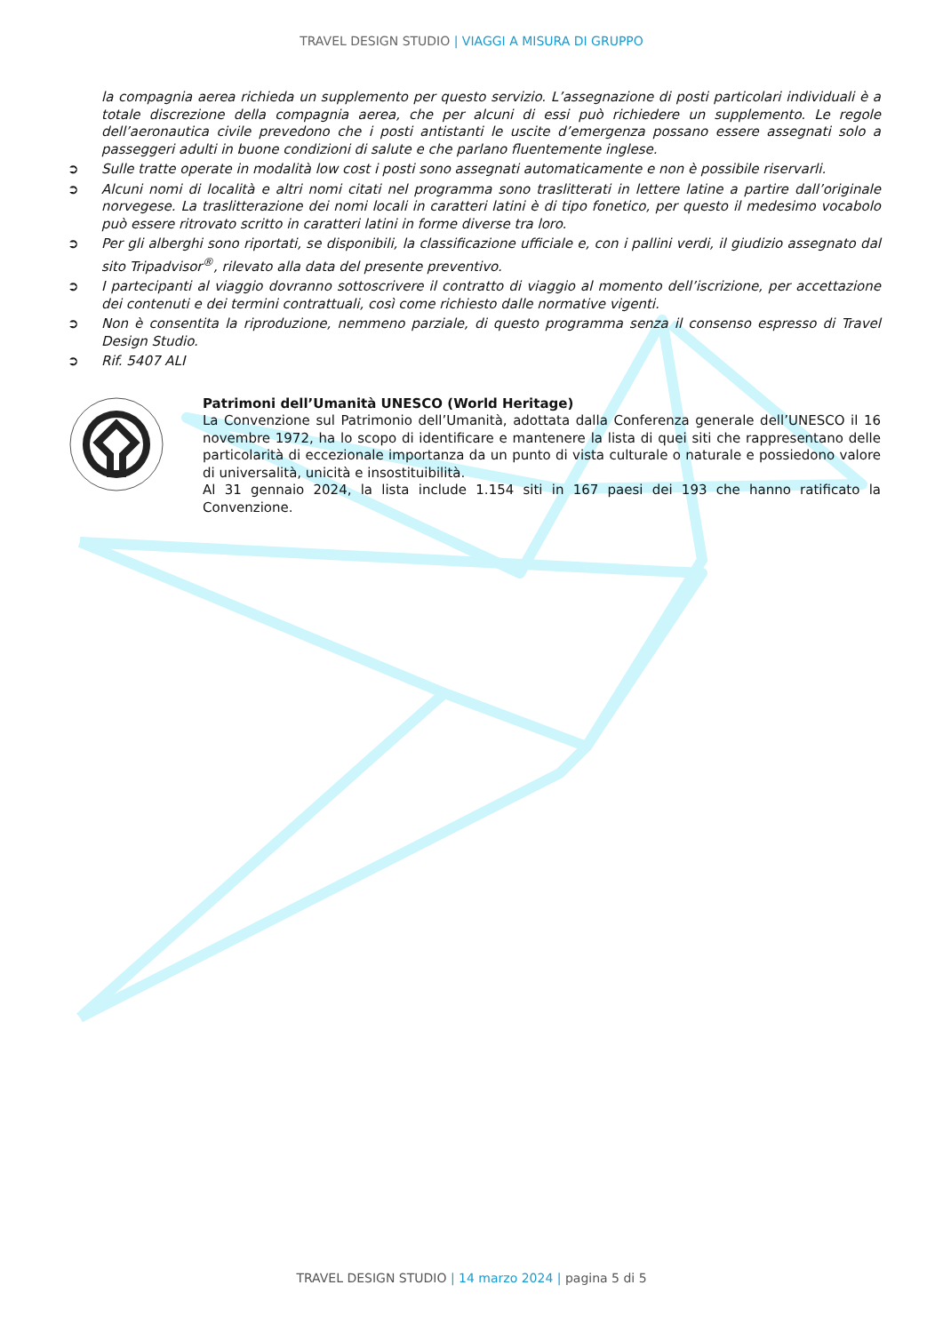TRAVEL DESIGN STUDIO | VIAGGI A MISURA DI GRUPPO
la compagnia aerea richieda un supplemento per questo servizio. L’assegnazione di posti particolari individuali è a totale discrezione della compagnia aerea, che per alcuni di essi può richiedere un supplemento. Le regole dell’aeronautica civile prevedono che i posti antistanti le uscite d’emergenza possano essere assegnati solo a passeggeri adulti in buone condizioni di salute e che parlano fluentemente inglese.
➲ Sulle tratte operate in modalità low cost i posti sono assegnati automaticamente e non è possibile riservarli.
➲ Alcuni nomi di località e altri nomi citati nel programma sono traslitterati in lettere latine a partire dall’originale norvegese. La traslitterazione dei nomi locali in caratteri latini è di tipo fonetico, per questo il medesimo vocabolo può essere ritrovato scritto in caratteri latini in forme diverse tra loro.
➲ Per gli alberghi sono riportati, se disponibili, la classificazione ufficiale e, con i pallini verdi, il giudizio assegnato dal sito Tripadvisor<sup>®</sup>, rilevato alla data del presente preventivo.
➲ I partecipanti al viaggio dovranno sottoscrivere il contratto di viaggio al momento dell’iscrizione, per accettazione dei contenuti e dei termini contrattuali, così come richiesto dalle normative vigenti.
➲ Non è consentita la riproduzione, nemmeno parziale, di questo programma senza il consenso espresso di Travel Design Studio.
➲ Rif. 5407 ALI
Patrimoni dell’Umanità UNESCO (World Heritage)
La Convenzione sul Patrimonio dell’Umanità, adottata dalla Conferenza generale dell’UNESCO il 16 novembre 1972, ha lo scopo di identificare e mantenere la lista di quei siti che rappresentano delle particolarità di eccezionale importanza da un punto di vista culturale o naturale e possiedono valore di universalità, unicità e insostituibilità.
Al 31 gennaio 2024, la lista include 1.154 siti in 167 paesi dei 193 che hanno ratificato la Convenzione.
TRAVEL DESIGN STUDIO | 14 marzo 2024 | pagina 5 di 5